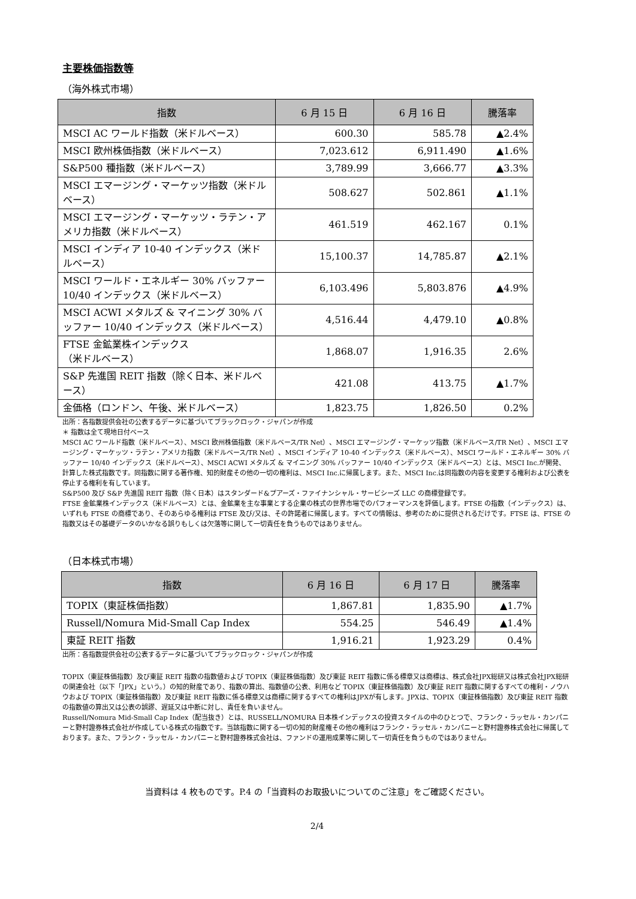主要株価指数等
（海外株式市場）
| 指数 | 6 月 15 日 | 6 月 16 日 | 騰落率 |
| --- | --- | --- | --- |
| MSCI AC ワールド指数（米ドルベース） | 600.30 | 585.78 | ▲2.4% |
| MSCI 欧州株価指数（米ドルベース） | 7,023.612 | 6,911.490 | ▲1.6% |
| S&P500 種指数（米ドルベース） | 3,789.99 | 3,666.77 | ▲3.3% |
| MSCI エマージング・マーケッツ指数（米ドルベース） | 508.627 | 502.861 | ▲1.1% |
| MSCI エマージング・マーケッツ・ラテン・アメリカ指数（米ドルベース） | 461.519 | 462.167 | 0.1% |
| MSCI インディア 10-40 インデックス（米ドルベース） | 15,100.37 | 14,785.87 | ▲2.1% |
| MSCI ワールド・エネルギー 30% バッファー 10/40 インデックス（米ドルベース） | 6,103.496 | 5,803.876 | ▲4.9% |
| MSCI ACWI メタルズ & マイニング 30% バッファー 10/40 インデックス（米ドルベース） | 4,516.44 | 4,479.10 | ▲0.8% |
| FTSE 金鉱業株インデックス （米ドルベース） | 1,868.07 | 1,916.35 | 2.6% |
| S&P 先進国 REIT 指数（除く日本、米ドルベース） | 421.08 | 413.75 | ▲1.7% |
| 金価格（ロンドン、午後、米ドルベース） | 1,823.75 | 1,826.50 | 0.2% |
出所：各指数提供会社の公表するデータに基づいてブラックロック・ジャパンが作成
＊ 指数は全て現地日付ベース
MSCI AC ワールド指数（米ドルベース）、MSCI 欧州株価指数（米ドルベース/TR Net）、MSCI エマージング・マーケッツ指数（米ドルベース/TR Net）、MSCI エマージング・マーケッツ・ラテン・アメリカ指数（米ドルベース/TR Net）、MSCI インディア 10-40 インデックス（米ドルベース）、MSCI ワールド・エネルギー 30% バッファー 10/40 インデックス（米ドルベース）、MSCI ACWI メタルズ & マイニング 30% バッファー 10/40 インデックス（米ドルベース）とは、MSCI Inc.が開発、計算した株式指数です。同指数に関する著作権、知的財産その他の一切の権利は、MSCI Inc.に帰属します。また、MSCI Inc.は同指数の内容を変更する権利および公表を停止する権利を有しています。
S&P500 及び S&P 先進国 REIT 指数（除く日本）はスタンダード&プアーズ・ファイナンシャル・サービシーズ LLC の商標登録です。
FTSE 金鉱業株インデックス（米ドルベース）とは、金鉱業を主な事業とする企業の株式の世界市場でのパフォーマンスを評価します。FTSE の指数（インデックス）は、いずれも FTSE の商標であり、そのあらゆる権利は FTSE 及び/又は、その許諾者に帰属します。すべての情報は、参考のために提供されるだけです。FTSE は、FTSE の指数又はその基礎データのいかなる誤りもしくは欠落等に関して一切責任を負うものではありません。
（日本株式市場）
| 指数 | 6 月 16 日 | 6 月 17 日 | 騰落率 |
| --- | --- | --- | --- |
| TOPIX（東証株価指数） | 1,867.81 | 1,835.90 | ▲1.7% |
| Russell/Nomura Mid-Small Cap Index | 554.25 | 546.49 | ▲1.4% |
| 東証 REIT 指数 | 1,916.21 | 1,923.29 | 0.4% |
出所：各指数提供会社の公表するデータに基づいてブラックロック・ジャパンが作成
TOPIX（東証株価指数）及び東証 REIT 指数の指数値および TOPIX（東証株価指数）及び東証 REIT 指数に係る標章又は商標は、株式会社JPX総研又は株式会社JPX総研の関連会社（以下「JPX」という。）の知的財産であり、指数の算出、指数値の公表、利用など TOPIX（東証株価指数）及び東証 REIT 指数に関するすべての権利・ノウハウおよび TOPIX（東証株価指数）及び東証 REIT 指数に係る標章又は商標に関するすべての権利はJPXが有します。JPXは、TOPIX（東証株価指数）及び東証 REIT 指数の指数値の算出又は公表の誤謬、遅延又は中断に対し、責任を負いません。
Russell/Nomura Mid-Small Cap Index（配当抜き）とは、RUSSELL/NOMURA 日本株インデックスの投資スタイルの中のひとつで、フランク・ラッセル・カンパニーと野村證券株式会社が作成している株式の指数です。当該指数に関する一切の知的財産権その他の権利はフランク・ラッセル・カンパニーと野村證券株式会社に帰属しております。また、フランク・ラッセル・カンパニーと野村證券株式会社は、ファンドの運用成果等に関して一切責任を負うものではありません。
当資料は 4 枚ものです。P.4 の「当資料のお取扱いについてのご注意」をご確認ください。
2/4